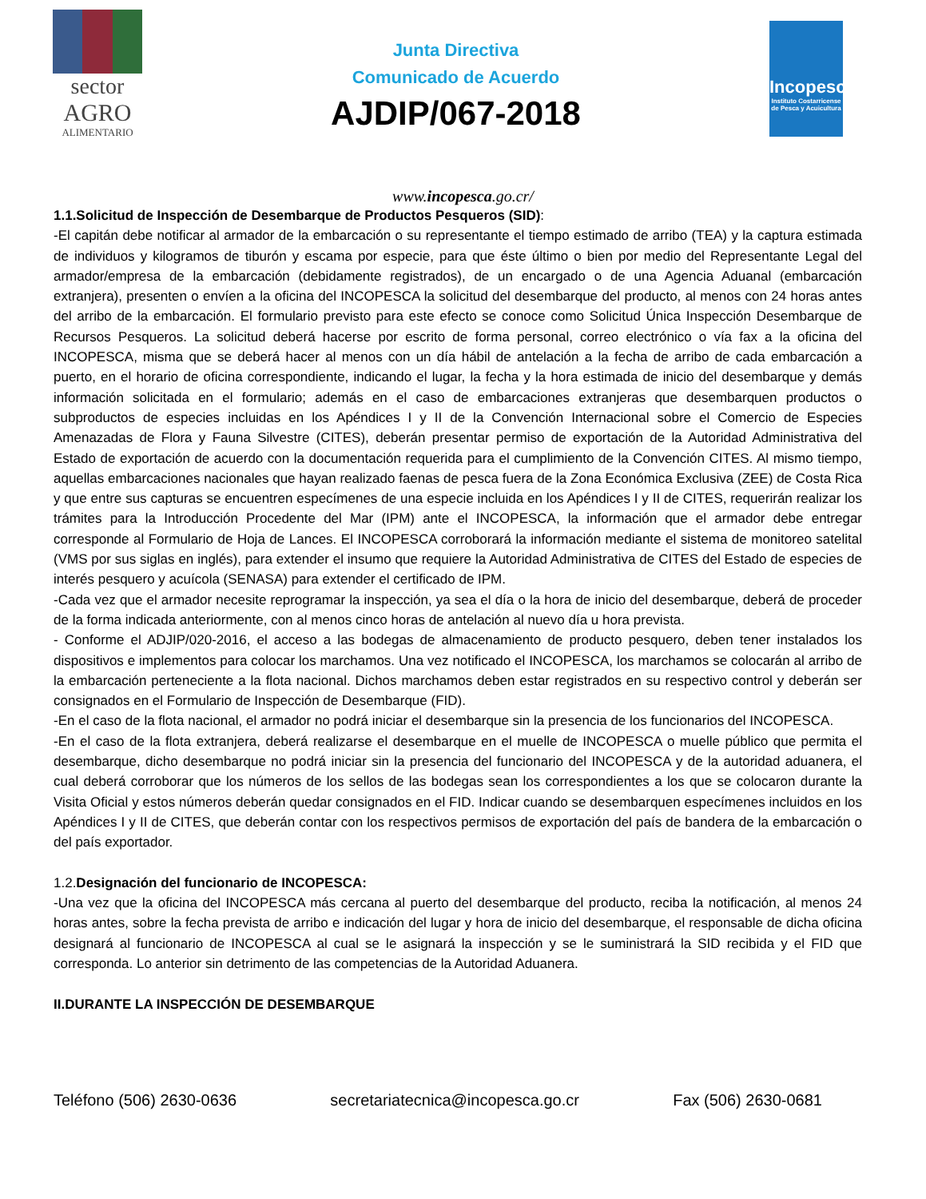sector
AGRO
ALIMENTARIO
Junta Directiva
Comunicado de Acuerdo
AJDIP/067-2018
Incopesca
Instituto Costarricense de Pesca y Acuicultura
www.incopesca.go.cr/
1.1.Solicitud de Inspección de Desembarque de Productos Pesqueros (SID):
-El capitán debe notificar al armador de la embarcación o su representante el tiempo estimado de arribo (TEA) y la captura estimada de individuos y kilogramos de tiburón y escama por especie, para que éste último o bien por medio del Representante Legal del armador/empresa de la embarcación (debidamente registrados), de un encargado o de una Agencia Aduanal (embarcación extranjera), presenten o envíen a la oficina del INCOPESCA la solicitud del desembarque del producto, al menos con 24 horas antes del arribo de la embarcación. El formulario previsto para este efecto se conoce como Solicitud Única Inspección Desembarque de Recursos Pesqueros. La solicitud deberá hacerse por escrito de forma personal, correo electrónico o vía fax a la oficina del INCOPESCA, misma que se deberá hacer al menos con un día hábil de antelación a la fecha de arribo de cada embarcación a puerto, en el horario de oficina correspondiente, indicando el lugar, la fecha y la hora estimada de inicio del desembarque y demás información solicitada en el formulario; además en el caso de embarcaciones extranjeras que desembarquen productos o subproductos de especies incluidas en los Apéndices I y II de la Convención Internacional sobre el Comercio de Especies Amenazadas de Flora y Fauna Silvestre (CITES), deberán presentar permiso de exportación de la Autoridad Administrativa del Estado de exportación de acuerdo con la documentación requerida para el cumplimiento de la Convención CITES. Al mismo tiempo, aquellas embarcaciones nacionales que hayan realizado faenas de pesca fuera de la Zona Económica Exclusiva (ZEE) de Costa Rica y que entre sus capturas se encuentren especímenes de una especie incluida en los Apéndices I y II de CITES, requerirán realizar los trámites para la Introducción Procedente del Mar (IPM) ante el INCOPESCA, la información que el armador debe entregar corresponde al Formulario de Hoja de Lances. El INCOPESCA corroborará la información mediante el sistema de monitoreo satelital (VMS por sus siglas en inglés), para extender el insumo que requiere la Autoridad Administrativa de CITES del Estado de especies de interés pesquero y acuícola (SENASA) para extender el certificado de IPM.
-Cada vez que el armador necesite reprogramar la inspección, ya sea el día o la hora de inicio del desembarque, deberá de proceder de la forma indicada anteriormente, con al menos cinco horas de antelación al nuevo día u hora prevista.
- Conforme el ADJIP/020-2016, el acceso a las bodegas de almacenamiento de producto pesquero, deben tener instalados los dispositivos e implementos para colocar los marchamos. Una vez notificado el INCOPESCA, los marchamos se colocarán al arribo de la embarcación perteneciente a la flota nacional. Dichos marchamos deben estar registrados en su respectivo control y deberán ser consignados en el Formulario de Inspección de Desembarque (FID).
-En el caso de la flota nacional, el armador no podrá iniciar el desembarque sin la presencia de los funcionarios del INCOPESCA.
-En el caso de la flota extranjera, deberá realizarse el desembarque en el muelle de INCOPESCA o muelle público que permita el desembarque, dicho desembarque no podrá iniciar sin la presencia del funcionario del INCOPESCA y de la autoridad aduanera, el cual deberá corroborar que los números de los sellos de las bodegas sean los correspondientes a los que se colocaron durante la Visita Oficial y estos números deberán quedar consignados en el FID. Indicar cuando se desembarquen especímenes incluidos en los Apéndices I y II de CITES, que deberán contar con los respectivos permisos de exportación del país de bandera de la embarcación o del país exportador.
1.2.Designación del funcionario de INCOPESCA:
-Una vez que la oficina del INCOPESCA más cercana al puerto del desembarque del producto, reciba la notificación, al menos 24 horas antes, sobre la fecha prevista de arribo e indicación del lugar y hora de inicio del desembarque, el responsable de dicha oficina designará al funcionario de INCOPESCA al cual se le asignará la inspección y se le suministrará la SID recibida y el FID que corresponda. Lo anterior sin detrimento de las competencias de la Autoridad Aduanera.
II.DURANTE LA INSPECCIÓN DE DESEMBARQUE
Teléfono (506) 2630-0636 secretariatecnica@incopesca.go.cr Fax (506) 2630-0681